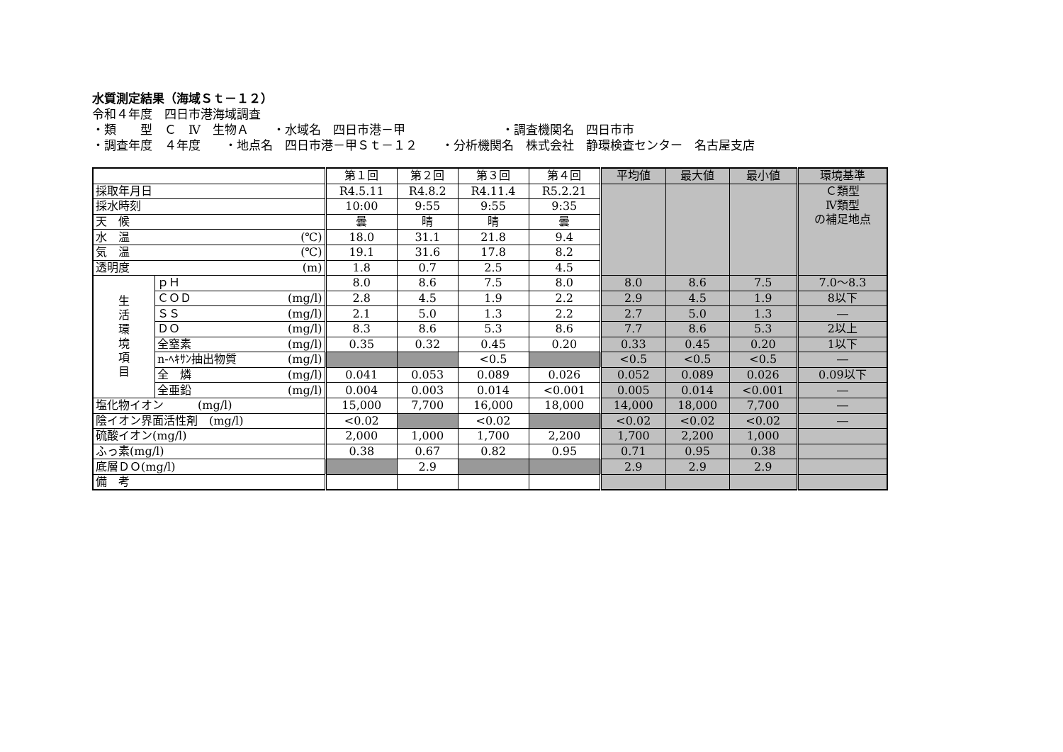水質測定結果（海域Ｓｔ－１２）
令和４年度　四日市港海域調査
・類　　型　Ｃ　Ⅳ　生物Ａ　　・水域名　四日市港－甲　　　　　　　　・調査機関名　四日市市
・調査年度　４年度　　・地点名　四日市港－甲Ｓｔ－１２　　・分析機関名　株式会社　静環検査センター　名古屋支店
| | | 第１回 | 第２回 | 第３回 | 第４回 | 平均値 | 最大値 | 最小値 | 環境基準 |
| 採取年月日 | | R4.5.11 | R4.8.2 | R4.11.4 | R5.2.21 | | | | Ｃ類型 Ⅳ類型 の補足地点 |
| 採水時刻 | | 10:00 | 9:55 | 9:55 | 9:35 | | | | |
| 天 候 | | 曇 | 晴 | 晴 | 曇 | | | | |
| 水 温 (℃) | | 18.0 | 31.1 | 21.8 | 9.4 | | | | |
| 気 温 (℃) | | 19.1 | 31.6 | 17.8 | 8.2 | | | | |
| 透明度 (m) | | 1.8 | 0.7 | 2.5 | 4.5 | | | | |
| 生 活 環 境 項 目 | ｐＨ | 8.0 | 8.6 | 7.5 | 8.0 | 8.0 | 8.6 | 7.5 | 7.0～8.3 |
| | ＣＯＤ (mg/l) | 2.8 | 4.5 | 1.9 | 2.2 | 2.9 | 4.5 | 1.9 | 8以下 |
| | ＳＳ (mg/l) | 2.1 | 5.0 | 1.3 | 2.2 | 2.7 | 5.0 | 1.3 | ― |
| | ＤＯ (mg/l) | 8.3 | 8.6 | 5.3 | 8.6 | 7.7 | 8.6 | 5.3 | 2以上 |
| | 全窒素 (mg/l) | 0.35 | 0.32 | 0.45 | 0.20 | 0.33 | 0.45 | 0.20 | 1以下 |
| | n-ﾍｷｻﾝ抽出物質 (mg/l) | | | <0.5 | | <0.5 | <0.5 | <0.5 | ― |
| | 全 燐 (mg/l) | 0.041 | 0.053 | 0.089 | 0.026 | 0.052 | 0.089 | 0.026 | 0.09以下 |
| | 全亜鉛 (mg/l) | 0.004 | 0.003 | 0.014 | <0.001 | 0.005 | 0.014 | <0.001 | ― |
| 塩化物イオン (mg/l) | | 15,000 | 7,700 | 16,000 | 18,000 | 14,000 | 18,000 | 7,700 | ― |
| 陰イオン界面活性剤 (mg/l) | | <0.02 | | <0.02 | | <0.02 | <0.02 | <0.02 | ― |
| 硫酸イオン(mg/l) | | 2,000 | 1,000 | 1,700 | 2,200 | 1,700 | 2,200 | 1,000 | |
| ふっ素(mg/l) | | 0.38 | 0.67 | 0.82 | 0.95 | 0.71 | 0.95 | 0.38 | |
| 底層ＤＯ(mg/l) | | | 2.9 | | | 2.9 | 2.9 | 2.9 | |
| 備 考 | | | | | | | | | |